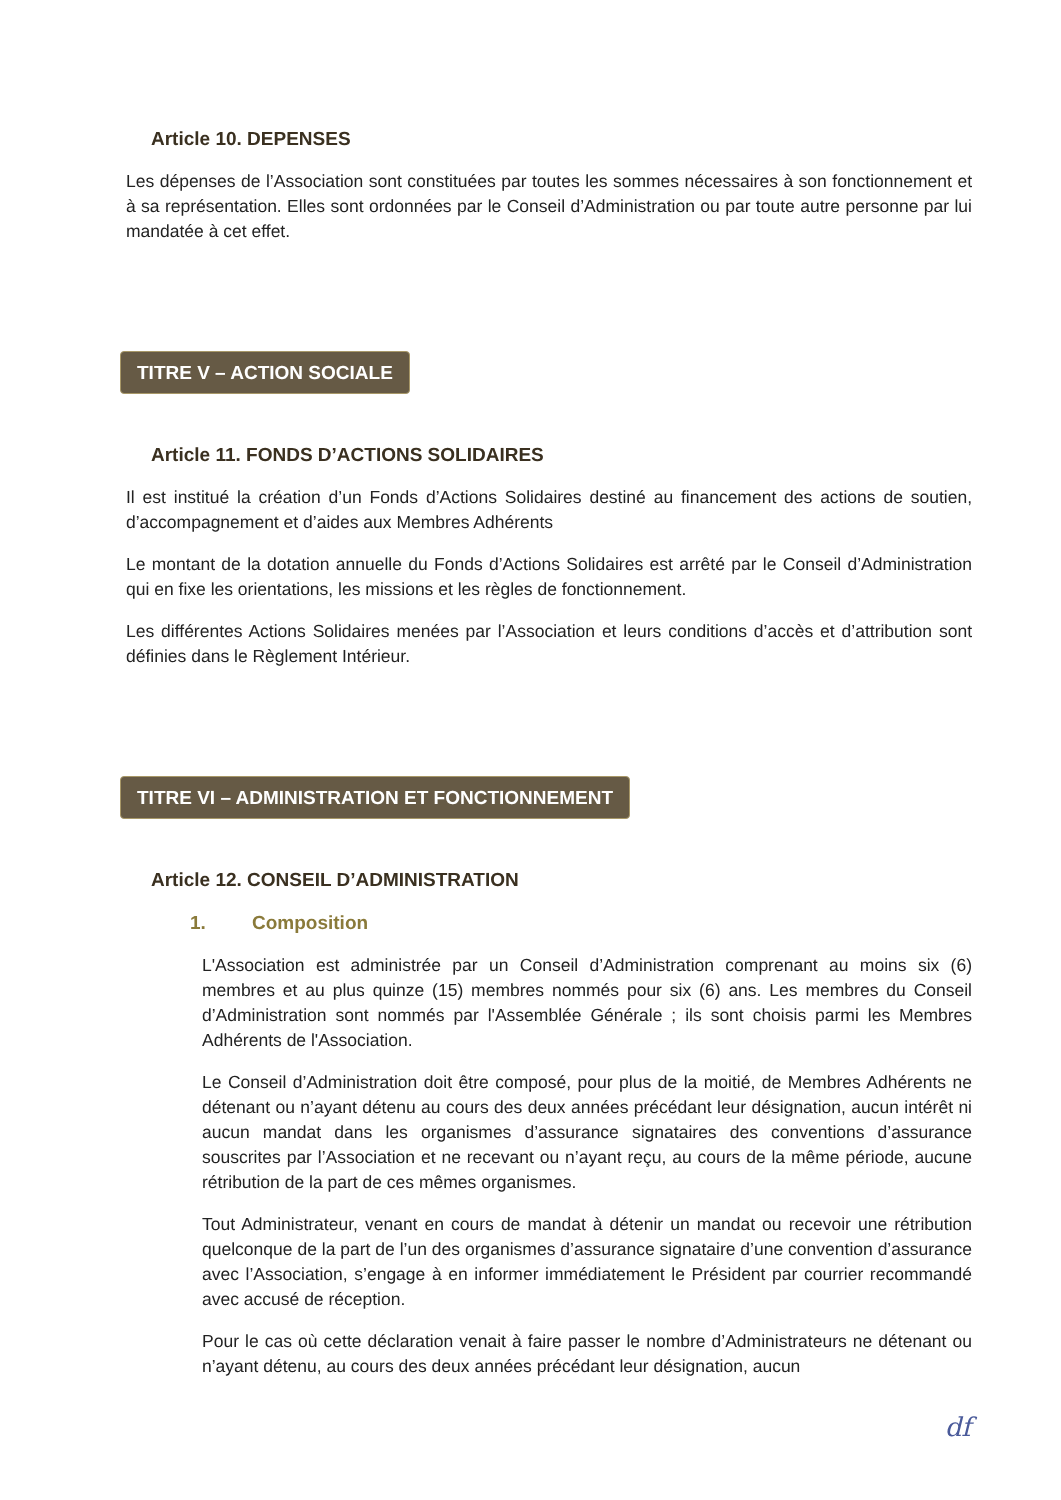Article 10. DEPENSES
Les dépenses de l’Association sont constituées par toutes les sommes nécessaires à son fonctionnement et à sa représentation. Elles sont ordonnées par le Conseil d’Administration ou par toute autre personne par lui mandatée à cet effet.
TITRE V – ACTION SOCIALE
Article 11. FONDS D’ACTIONS SOLIDAIRES
Il est institué la création d’un Fonds d’Actions Solidaires destiné au financement des actions de soutien, d’accompagnement et d’aides aux Membres Adhérents
Le montant de la dotation annuelle du Fonds d’Actions Solidaires est arrêté par le Conseil d’Administration qui en fixe les orientations, les missions et les règles de fonctionnement.
Les différentes Actions Solidaires menées par l’Association et leurs conditions d’accès et d’attribution sont définies dans le Règlement Intérieur.
TITRE VI – ADMINISTRATION ET FONCTIONNEMENT
Article 12. CONSEIL D’ADMINISTRATION
1. Composition
L'Association est administrée par un Conseil d’Administration comprenant au moins six (6) membres et au plus quinze (15) membres nommés pour six (6) ans. Les membres du Conseil d’Administration sont nommés par l'Assemblée Générale ; ils sont choisis parmi les Membres Adhérents de l'Association.
Le Conseil d’Administration doit être composé, pour plus de la moitié, de Membres Adhérents ne détenant ou n’ayant détenu au cours des deux années précédant leur désignation, aucun intérêt ni aucun mandat dans les organismes d’assurance signataires des conventions d’assurance souscrites par l’Association et ne recevant ou n’ayant reçu, au cours de la même période, aucune rétribution de la part de ces mêmes organismes.
Tout Administrateur, venant en cours de mandat à détenir un mandat ou recevoir une rétribution quelconque de la part de l’un des organismes d’assurance signataire d’une convention d’assurance avec l’Association, s’engage à en informer immédiatement le Président par courrier recommandé avec accusé de réception.
Pour le cas où cette déclaration venait à faire passer le nombre d’Administrateurs ne détenant ou n’ayant détenu, au cours des deux années précédant leur désignation, aucun
df